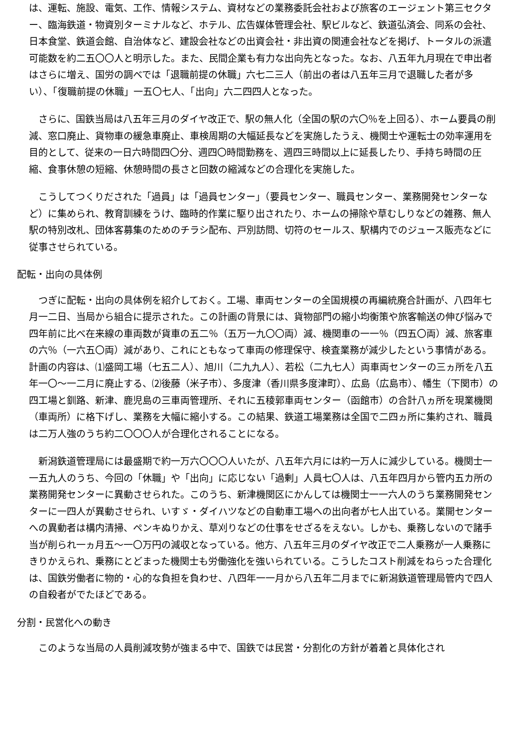は、運転、施設、電気、工作、情報システム、資材などの業務委託会社および旅客のエージェント第三セクター、臨海鉄道・物資別ターミナルなど、ホテル、広告媒体管理会社、駅ビルなど、鉄道弘済会、同系の会社、日本食堂、鉄道会館、自治体など、建設会社などの出資会社・非出資の関連会社などを掲げ、トータルの派遣可能数を約二五〇〇人と明示した。また、民間企業も有力な出向先となった。なお、八五年九月現在で申出者はさらに増え、国労の調べでは「退職前提の休職」六七二三人（前出の者は八五年三月で退職した者が多い）、「復職前提の休職」一五〇七人、「出向」六二四四人となった。
　さらに、国鉄当局は八五年三月のダイヤ改正で、駅の無人化（全国の駅の六〇％を上回る）、ホーム要員の削減、窓口廃止、貨物車の緩急車廃止、車検周期の大幅延長などを実施したうえ、機関士や運転士の効率運用を目的として、従来の一日六時間四〇分、週四〇時間勤務を、週四三時間以上に延長したり、手持ち時間の圧縮、食事休憩の短縮、休憩時間の長さと回数の縮減などの合理化を実施した。
　こうしてつくりだされた「過員」は「過員センター」（要員センター、職員センター、業務開発センターなど）に集められ、教育訓練をうけ、臨時的作業に駆り出されたり、ホームの掃除や草むしりなどの雑務、無人駅の特別改札、団体客募集のためのチラシ配布、戸別訪問、切符のセールス、駅構内でのジュース販売などに従事させられている。
配転・出向の具体例
　つぎに配転・出向の具体例を紹介しておく。工場、車両センターの全国規模の再編統廃合計画が、八四年七月一二日、当局から組合に提示された。この計画の背景には、貨物部門の縮小均衡策や旅客輸送の伸び悩みで四年前に比べ在来線の車両数が貨車の五二％（五万一九〇〇両）減、機関車の一一％（四五〇両）減、旅客車の六％（一六五〇両）減があり、これにともなって車両の修理保守、検査業務が減少したという事情がある。計画の内容は、⑴盛岡工場（七五二人）、旭川（二九九人）、若松（二九七人）両車両センターの三ヵ所を八五年一〇～一二月に廃止する、⑵後藤（米子市）、多度津（香川県多度津町）、広島（広島市）、幡生（下関市）の四工場と釧路、新津、鹿児島の三車両管理所、それに五稜郭車両センター（函館市）の合計八ヵ所を現業機関（車両所）に格下げし、業務を大幅に縮小する。この結果、鉄道工場業務は全国で二四ヵ所に集約され、職員は二万人強のうち約二〇〇〇人が合理化されることになる。
　新潟鉄道管理局には最盛期で約一万六〇〇〇人いたが、八五年六月には約一万人に減少している。機関士一一五九人のうち、今回の「休職」や「出向」に応じない「過剰」人員七〇人は、八五年四月から管内五カ所の業務開発センターに異動させられた。このうち、新津機関区にかんしては機関士一一六人のうち業務開発センターに一四人が異動させられ、いすゞ・ダイハツなどの自動車工場への出向者が七人出ている。業開センターへの異動者は構内清掃、ペンキぬりかえ、草刈りなどの仕事をせざるをえない。しかも、乗務しないので諸手当が削られ一ヵ月五～一〇万円の減収となっている。他方、八五年三月のダイヤ改正で二人乗務が一人乗務にきりかえられ、乗務にとどまった機関士も労働強化を強いられている。こうしたコスト削減をねらった合理化は、国鉄労働者に物的・心的な負担を負わせ、八四年一一月から八五年二月までに新潟鉄道管理局管内で四人の自殺者がでたほどである。
分割・民営化への動き
　このような当局の人員削減攻勢が強まる中で、国鉄では民営・分割化の方針が着着と具体化され